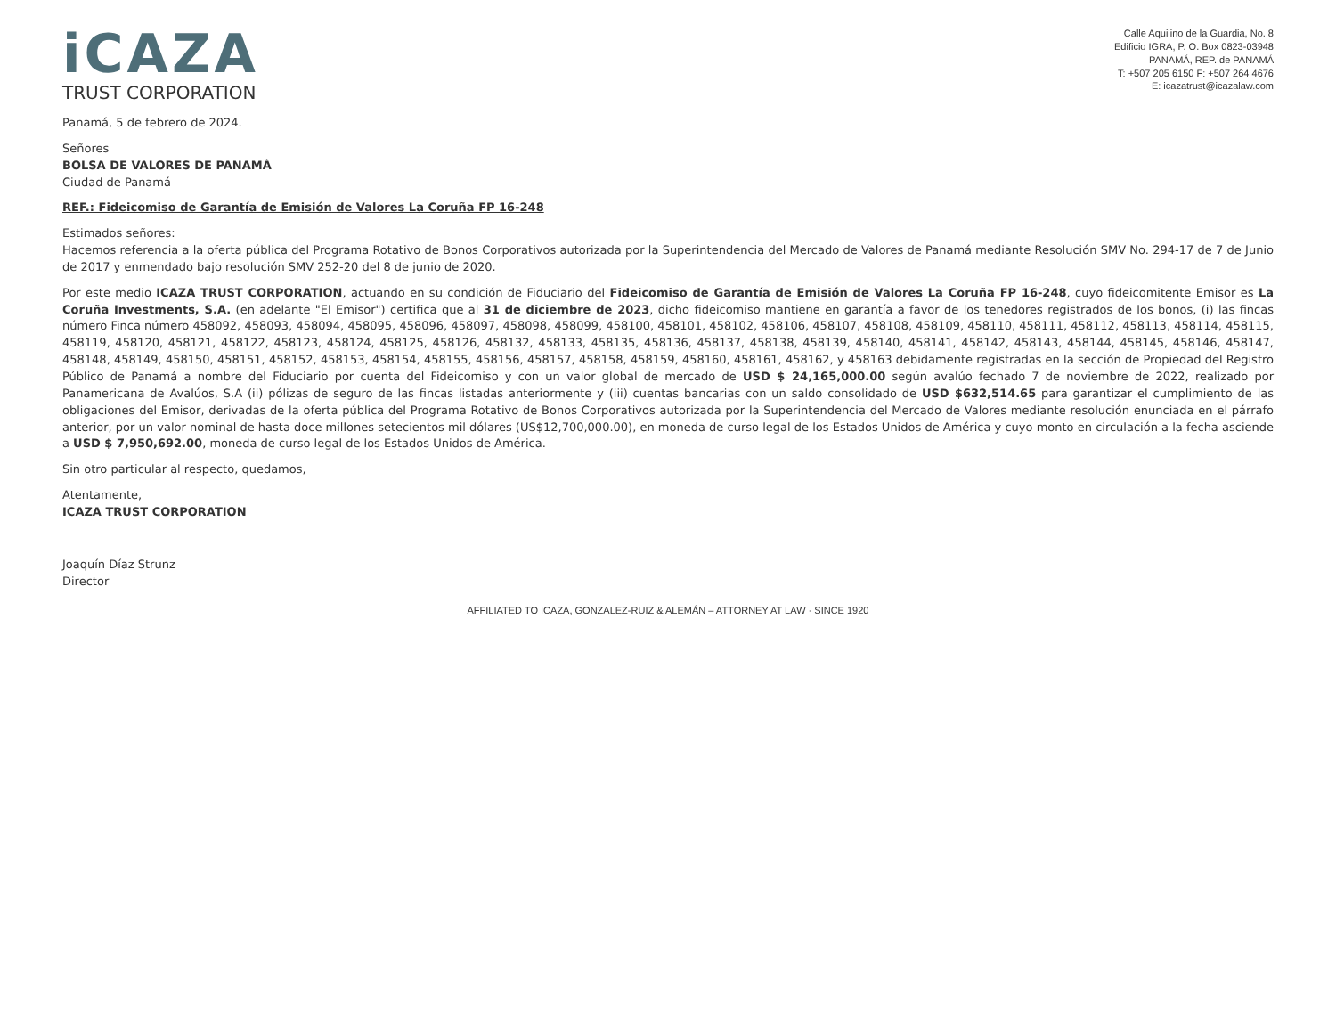iCAZA
TRUST CORPORATION
Calle Aquilino de la Guardia, No. 8
Edificio IGRA, P. O. Box 0823-03948
PANAMÁ, REP. de PANAMÁ
T: +507 205 6150 F: +507 264 4676
E: icazatrust@icazalaw.com
Panamá, 5 de febrero de 2024.
Señores
BOLSA DE VALORES DE PANAMÁ
Ciudad de Panamá
REF.: Fideicomiso de Garantía de Emisión de Valores La Coruña FP 16-248
Estimados señores:
Hacemos referencia a la oferta pública del Programa Rotativo de Bonos Corporativos autorizada por la Superintendencia del Mercado de Valores de Panamá mediante Resolución SMV No. 294-17 de 7 de Junio de 2017 y enmendado bajo resolución SMV 252-20 del 8 de junio de 2020.
Por este medio ICAZA TRUST CORPORATION, actuando en su condición de Fiduciario del Fideicomiso de Garantía de Emisión de Valores La Coruña FP 16-248, cuyo fideicomitente Emisor es La Coruña Investments, S.A. (en adelante "El Emisor") certifica que al 31 de diciembre de 2023, dicho fideicomiso mantiene en garantía a favor de los tenedores registrados de los bonos, (i) las fincas número Finca número 458092, 458093, 458094, 458095, 458096, 458097, 458098, 458099, 458100, 458101, 458102, 458106, 458107, 458108, 458109, 458110, 458111, 458112, 458113, 458114, 458115, 458119, 458120, 458121, 458122, 458123, 458124, 458125, 458126, 458132, 458133, 458135, 458136, 458137, 458138, 458139, 458140, 458141, 458142, 458143, 458144, 458145, 458146, 458147, 458148, 458149, 458150, 458151, 458152, 458153, 458154, 458155, 458156, 458157, 458158, 458159, 458160, 458161, 458162, y 458163 debidamente registradas en la sección de Propiedad del Registro Público de Panamá a nombre del Fiduciario por cuenta del Fideicomiso y con un valor global de mercado de USD $ 24,165,000.00 según avalúo fechado 7 de noviembre de 2022, realizado por Panamericana de Avalúos, S.A (ii) pólizas de seguro de las fincas listadas anteriormente y (iii) cuentas bancarias con un saldo consolidado de USD $632,514.65 para garantizar el cumplimiento de las obligaciones del Emisor, derivadas de la oferta pública del Programa Rotativo de Bonos Corporativos autorizada por la Superintendencia del Mercado de Valores mediante resolución enunciada en el párrafo anterior, por un valor nominal de hasta doce millones setecientos mil dólares (US$12,700,000.00), en moneda de curso legal de los Estados Unidos de América y cuyo monto en circulación a la fecha asciende a USD $ 7,950,692.00, moneda de curso legal de los Estados Unidos de América.
Sin otro particular al respecto, quedamos,
Atentamente,
ICAZA TRUST CORPORATION
Joaquín Díaz Strunz
Director
AFFILIATED TO ICAZA, GONZALEZ-RUIZ & ALEMÁN – ATTORNEY AT LAW · SINCE 1920